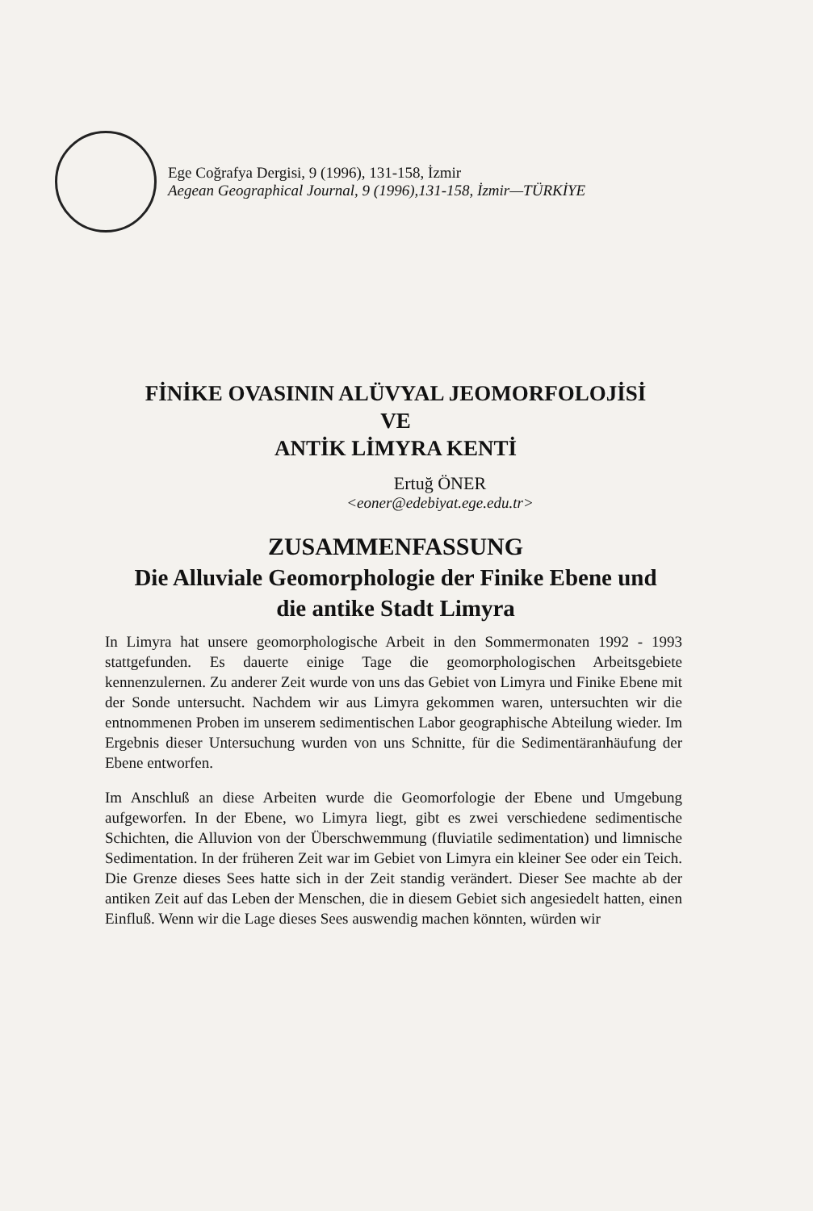Ege Coğrafya Dergisi, 9 (1996), 131-158, İzmir
Aegean Geographical Journal, 9 (1996),131-158, İzmir—TÜRKİYE
FİNİKE OVASININ ALÜVYAL JEOMORFOLOJİSİ
VE
ANTİK LİMYRA KENTİ
Ertuğ ÖNER
<eoner@edebiyat.ege.edu.tr>
ZUSAMMENFASSUNG
Die Alluviale Geomorphologie der Finike Ebene und
die antike Stadt Limyra
In Limyra hat unsere geomorphologische Arbeit in den Sommermonaten 1992 - 1993 stattgefunden. Es dauerte einige Tage die geomorphologischen Arbeitsgebiete kennenzulernen. Zu anderer Zeit wurde von uns das Gebiet von Limyra und Finike Ebene mit der Sonde untersucht. Nachdem wir aus Limyra gekommen waren, untersuchten wir die entnommenen Proben im unserem sedimentischen Labor geographische Abteilung wieder. Im Ergebnis dieser Untersuchung wurden von uns Schnitte, für die Sedimentäranhäufung der Ebene entworfen.
Im Anschluß an diese Arbeiten wurde die Geomorfologie der Ebene und Umgebung aufgeworfen. In der Ebene, wo Limyra liegt, gibt es zwei verschiedene sedimentische Schichten, die Alluvion von der Überschwemmung (fluviatile sedimentation) und limnische Sedimentation. In der früheren Zeit war im Gebiet von Limyra ein kleiner See oder ein Teich. Die Grenze dieses Sees hatte sich in der Zeit standig verändert. Dieser See machte ab der antiken Zeit auf das Leben der Menschen, die in diesem Gebiet sich angesiedelt hatten, einen Einfluß. Wenn wir die Lage dieses Sees auswendig machen könnten, würden wir